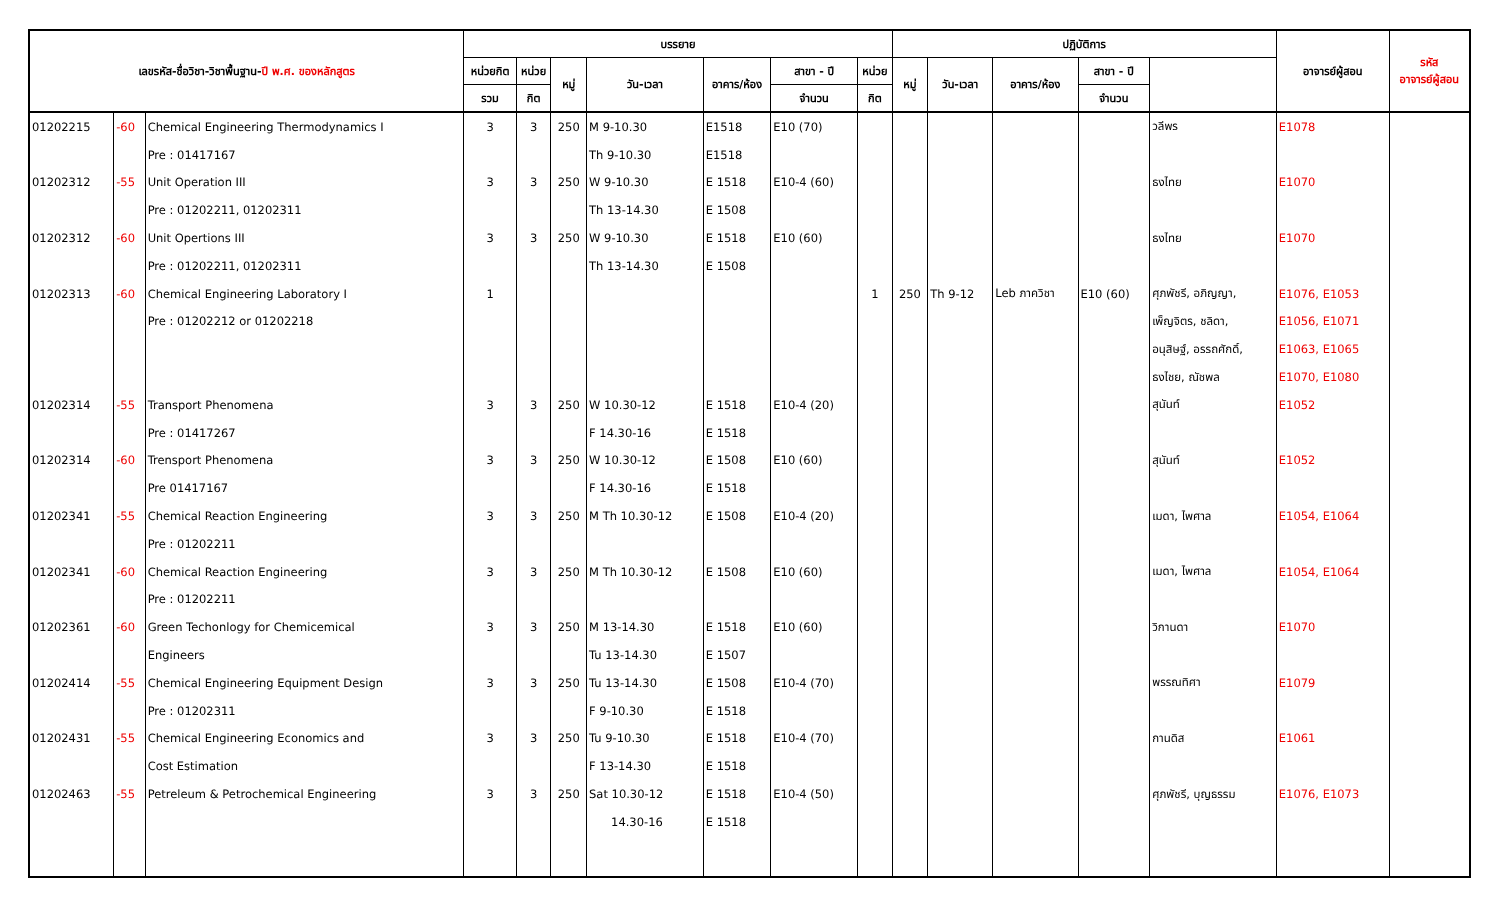| เลขรหัส-ชื่อวิชา-วิชาพื้นฐาน- ปี พ.ศ. ของหลักสูตร | | | บรรยาย | | | | | | | ปฏิบัติการ | | | | | อาจารย์ผู้สอน | รหัส อาจารย์ผู้สอน |
| --- | --- | --- | --- | --- | --- | --- | --- | --- | --- | --- | --- | --- | --- | --- | --- | --- |
| | | | หน่วยกิต | หน่วย | หมู่ | วัน-เวลา | อาคาร/ห้อง | สาขา - ปี | | หน่วย | หมู่ | วัน-เวลา | อาคาร/ห้อง | สาขา - ปี | | |
| | | | รวม | กิต | | | | จำนวน | กิต | จำนวน | | | | | | |
| 01202215 | -60 | Chemical Engineering Thermodynamics I | 3 | 3 | 250 | M 9-10.30 | E1518 | E10 (70) | | | | | | วลีพร | E1078 | |
| | | Pre : 01417167 | | | | Th 9-10.30 | E1518 | | | | | | | | | |
| 01202312 | -55 | Unit Operation III | 3 | 3 | 250 | W 9-10.30 | E 1518 | E10-4 (60) | | | | | | ธงไทย | E1070 | |
| | | Pre : 01202211, 01202311 | | | | Th 13-14.30 | E 1508 | | | | | | | | | |
| 01202312 | -60 | Unit Opertions III | 3 | 3 | 250 | W 9-10.30 | E 1518 | E10 (60) | | | | | | ธงไทย | E1070 | |
| | | Pre : 01202211, 01202311 | | | | Th 13-14.30 | E 1508 | | | | | | | | | |
| 01202313 | -60 | Chemical Engineering Laboratory I | 1 | | | | | | 1 | 250 | Th 9-12 | Leb ภาควิชา | E10 (60) | ศุภพัชรี, อภิญญา, | E1076, E1053 | |
| | | Pre : 01202212 or 01202218 | | | | | | | | | | | | เพ็ญจิตร, ชลิดา, | E1056, E1071 | |
| | | | | | | | | | | | | | | อนุสิษฐ์, อรรถศักดิ์, | E1063, E1065 | |
| | | | | | | | | | | | | | | ธงไชย, ณัชพล | E1070, E1080 | |
| 01202314 | -55 | Transport Phenomena | 3 | 3 | 250 | W 10.30-12 | E 1518 | E10-4 (20) | | | | | | สุนันท์ | E1052 | |
| | | Pre : 01417267 | | | | F 14.30-16 | E 1518 | | | | | | | | | |
| 01202314 | -60 | Trensport Phenomena | 3 | 3 | 250 | W 10.30-12 | E 1508 | E10 (60) | | | | | | สุนันท์ | E1052 | |
| | | Pre 01417167 | | | | F 14.30-16 | E 1518 | | | | | | | | | |
| 01202341 | -55 | Chemical Reaction Engineering | 3 | 3 | 250 | M Th 10.30-12 | E 1508 | E10-4 (20) | | | | | | เมดา, ไพศาล | E1054, E1064 | |
| | | Pre : 01202211 | | | | | | | | | | | | | | |
| 01202341 | -60 | Chemical Reaction Engineering | 3 | 3 | 250 | M Th 10.30-12 | E 1508 | E10 (60) | | | | | | เมดา, ไพศาล | E1054, E1064 | |
| | | Pre : 01202211 | | | | | | | | | | | | | | |
| 01202361 | -60 | Green Techonlogy for Chemicemical | 3 | 3 | 250 | M 13-14.30 | E 1518 | E10 (60) | | | | | | วิกานดา | E1070 | |
| | | Engineers | | | | Tu 13-14.30 | E 1507 | | | | | | | | | |
| 01202414 | -55 | Chemical Engineering Equipment Design | 3 | 3 | 250 | Tu 13-14.30 | E 1508 | E10-4 (70) | | | | | | พรรณทิศา | E1079 | |
| | | Pre : 01202311 | | | | F 9-10.30 | E 1518 | | | | | | | | | |
| 01202431 | -55 | Chemical Engineering Economics and | 3 | 3 | 250 | Tu 9-10.30 | E 1518 | E10-4 (70) | | | | | | กานดิส | E1061 | |
| | | Cost Estimation | | | | F 13-14.30 | E 1518 | | | | | | | | | |
| 01202463 | -55 | Petreleum & Petrochemical Engineering | 3 | 3 | 250 | Sat 10.30-12 | E 1518 | E10-4 (50) | | | | | | ศุภพัชรี, บุญธรรม | E1076, E1073 | |
| | | | | | | 14.30-16 | E 1518 | | | | | | | | | |